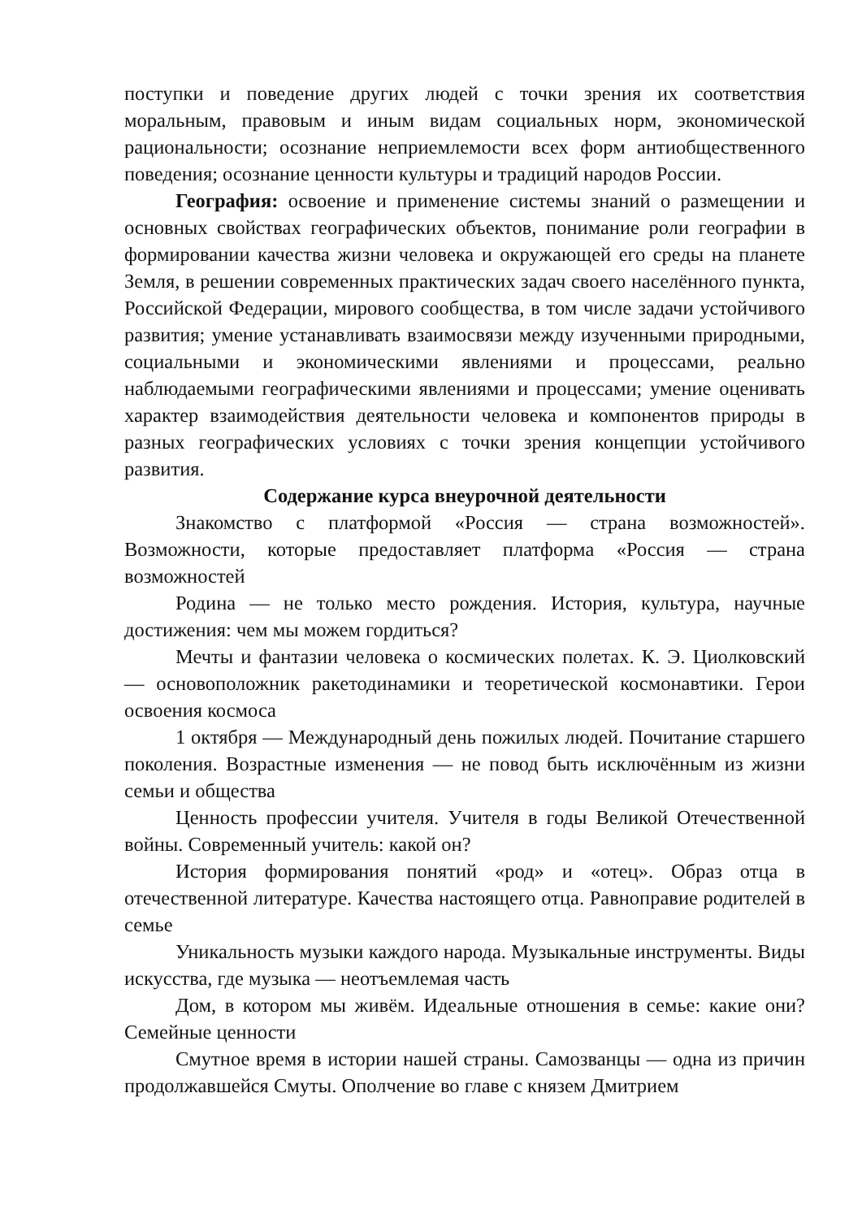поступки и поведение других людей с точки зрения их соответствия моральным, правовым и иным видам социальных норм, экономической рациональности; осознание неприемлемости всех форм антиобщественного поведения; осознание ценности культуры и традиций народов России.
География: освоение и применение системы знаний о размещении и основных свойствах географических объектов, понимание роли географии в формировании качества жизни человека и окружающей его среды на планете Земля, в решении современных практических задач своего населённого пункта, Российской Федерации, мирового сообщества, в том числе задачи устойчивого развития; умение устанавливать взаимосвязи между изученными природными, социальными и экономическими явлениями и процессами, реально наблюдаемыми географическими явлениями и процессами; умение оценивать характер взаимодействия деятельности человека и компонентов природы в разных географических условиях с точки зрения концепции устойчивого развития.
Содержание курса внеурочной деятельности
Знакомство с платформой «Россия — страна возможностей». Возможности, которые предоставляет платформа «Россия — страна возможностей
Родина — не только место рождения. История, культура, научные достижения: чем мы можем гордиться?
Мечты и фантазии человека о космических полетах. К. Э. Циолковский — основоположник ракетодинамики и теоретической космонавтики. Герои освоения космоса
1 октября — Международный день пожилых людей. Почитание старшего поколения. Возрастные изменения — не повод быть исключённым из жизни семьи и общества
Ценность профессии учителя. Учителя в годы Великой Отечественной войны. Современный учитель: какой он?
История формирования понятий «род» и «отец». Образ отца в отечественной литературе. Качества настоящего отца. Равноправие родителей в семье
Уникальность музыки каждого народа. Музыкальные инструменты. Виды искусства, где музыка — неотъемлемая часть
Дом, в котором мы живём. Идеальные отношения в семье: какие они? Семейные ценности
Смутное время в истории нашей страны. Самозванцы — одна из причин продолжавшейся Смуты. Ополчение во главе с князем Дмитрием